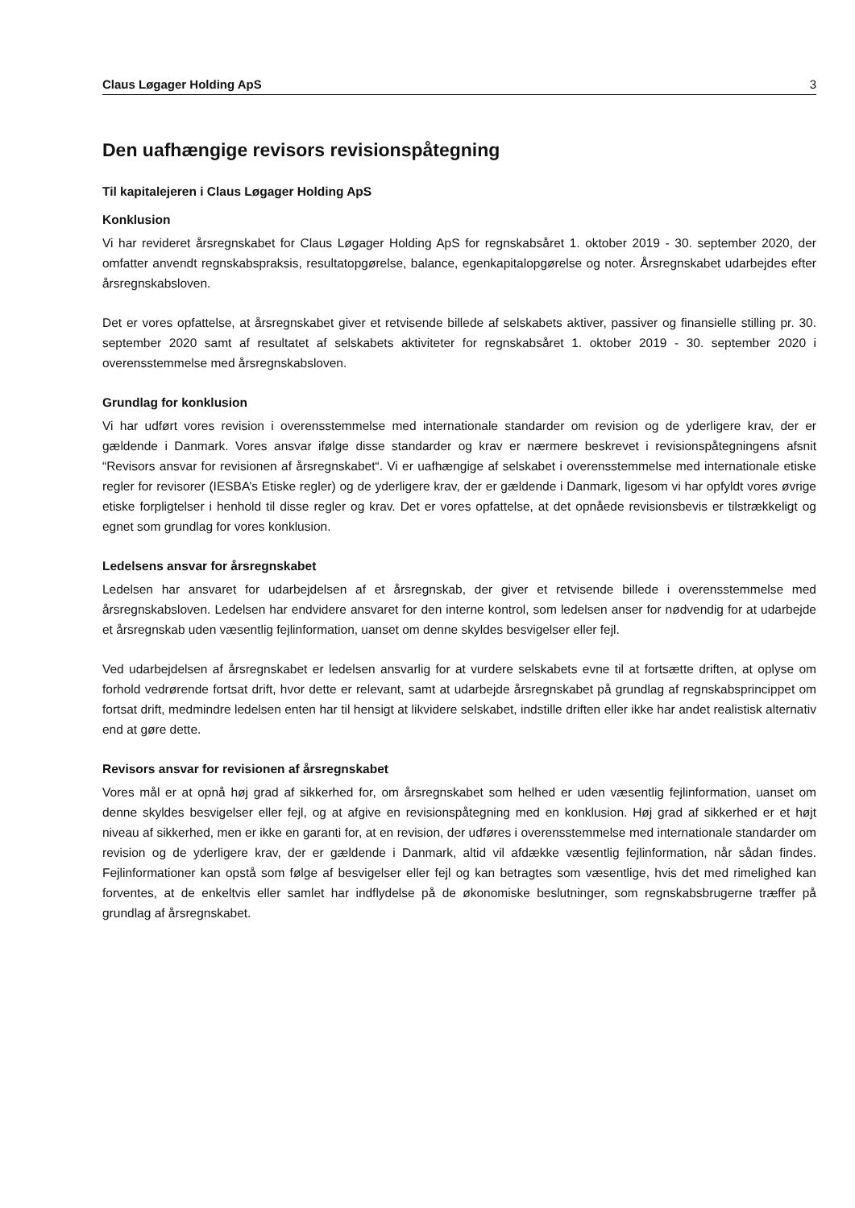Claus Løgager Holding ApS 3
Den uafhængige revisors revisionspåtegning
Til kapitalejeren i Claus Løgager Holding ApS
Konklusion
Vi har revideret årsregnskabet for Claus Løgager Holding ApS for regnskabsåret 1. oktober 2019 - 30. september 2020, der omfatter anvendt regnskabspraksis, resultatopgørelse, balance, egenkapitalopgørelse og noter. Årsregnskabet udarbejdes efter årsregnskabsloven.
Det er vores opfattelse, at årsregnskabet giver et retvisende billede af selskabets aktiver, passiver og finansielle stilling pr. 30. september 2020 samt af resultatet af selskabets aktiviteter for regnskabsåret 1. oktober 2019 - 30. september 2020 i overensstemmelse med årsregnskabsloven.
Grundlag for konklusion
Vi har udført vores revision i overensstemmelse med internationale standarder om revision og de yderligere krav, der er gældende i Danmark. Vores ansvar ifølge disse standarder og krav er nærmere beskrevet i revisionspåtegningens afsnit “Revisors ansvar for revisionen af årsregnskabet“. Vi er uafhængige af selskabet i overensstemmelse med internationale etiske regler for revisorer (IESBA’s Etiske regler) og de yderligere krav, der er gældende i Danmark, ligesom vi har opfyldt vores øvrige etiske forpligtelser i henhold til disse regler og krav. Det er vores opfattelse, at det opnåede revisionsbevis er tilstrækkeligt og egnet som grundlag for vores konklusion.
Ledelsens ansvar for årsregnskabet
Ledelsen har ansvaret for udarbejdelsen af et årsregnskab, der giver et retvisende billede i overensstemmelse med årsregnskabsloven. Ledelsen har endvidere ansvaret for den interne kontrol, som ledelsen anser for nødvendig for at udarbejde et årsregnskab uden væsentlig fejlinformation, uanset om denne skyldes besvigelser eller fejl.
Ved udarbejdelsen af årsregnskabet er ledelsen ansvarlig for at vurdere selskabets evne til at fortsætte driften, at oplyse om forhold vedrørende fortsat drift, hvor dette er relevant, samt at udarbejde årsregnskabet på grundlag af regnskabsprincippet om fortsat drift, medmindre ledelsen enten har til hensigt at likvidere selskabet, indstille driften eller ikke har andet realistisk alternativ end at gøre dette.
Revisors ansvar for revisionen af årsregnskabet
Vores mål er at opnå høj grad af sikkerhed for, om årsregnskabet som helhed er uden væsentlig fejlinformation, uanset om denne skyldes besvigelser eller fejl, og at afgive en revisionspåtegning med en konklusion. Høj grad af sikkerhed er et højt niveau af sikkerhed, men er ikke en garanti for, at en revision, der udføres i overensstemmelse med internationale standarder om revision og de yderligere krav, der er gældende i Danmark, altid vil afdække væsentlig fejlinformation, når sådan findes. Fejlinformationer kan opstå som følge af besvigelser eller fejl og kan betragtes som væsentlige, hvis det med rimelighed kan forventes, at de enkeltvis eller samlet har indflydelse på de økonomiske beslutninger, som regnskabsbrugerne træffer på grundlag af årsregnskabet.